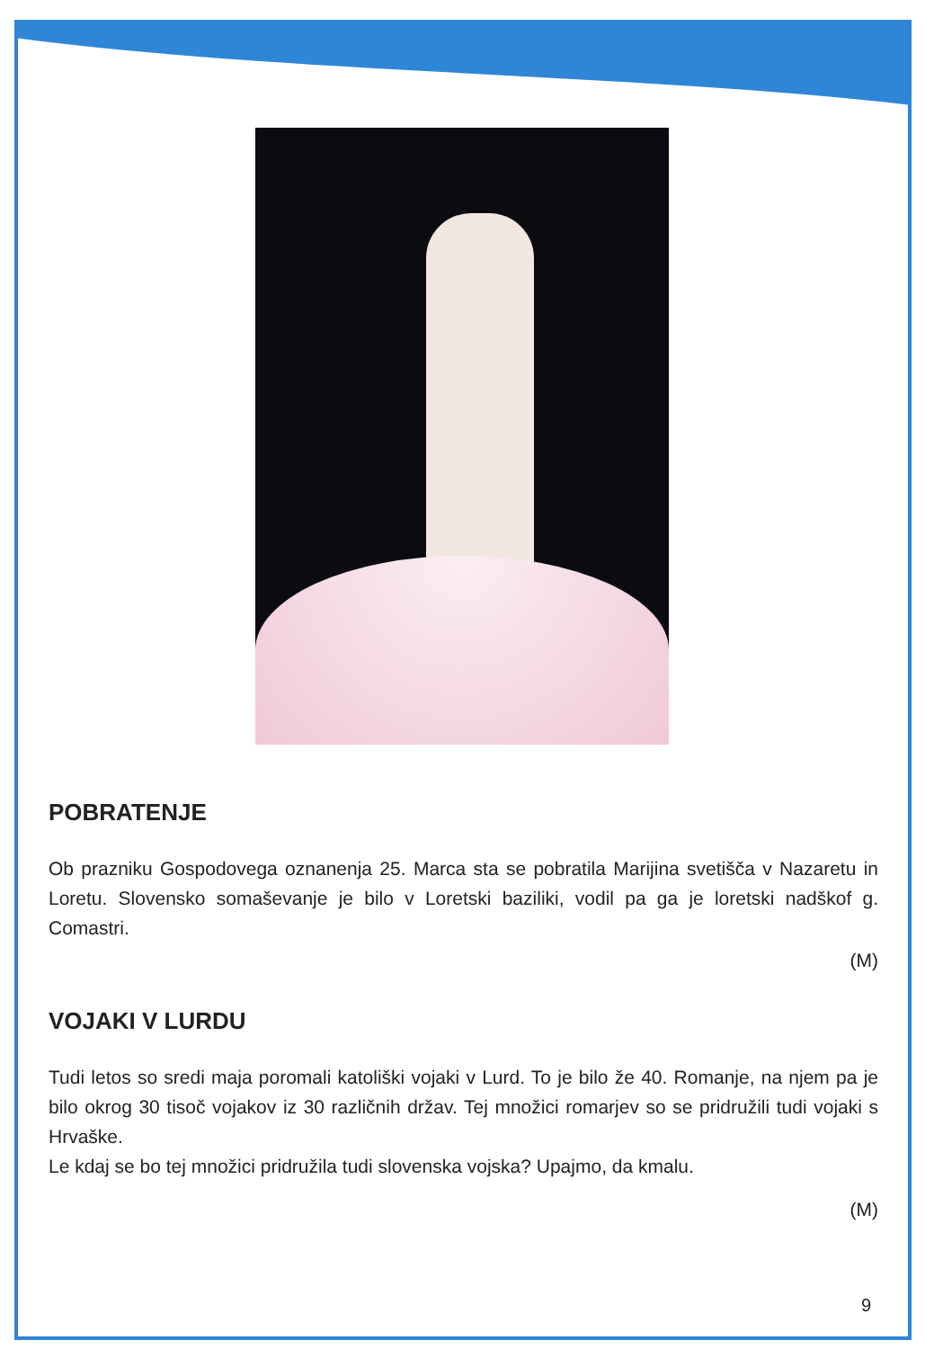POBRATENJE
Ob prazniku Gospodovega oznanenja 25. Marca sta se pobratila Marijina svetišča v Nazaretu in Loretu. Slovensko somaševanje je bilo v Loretski baziliki, vodil pa ga je loretski nadškof g. Comastri.
(M)
VOJAKI V LURDU
Tudi letos so sredi maja poromali katoliški vojaki v Lurd. To je bilo že 40. Romanje, na njem pa je bilo okrog 30 tisoč vojakov iz 30 različnih držav. Tej množici romarjev so se pridružili tudi vojaki s Hrvaške.
Le kdaj se bo tej množici pridružila tudi slovenska vojska? Upajmo, da kmalu.
(M)
9